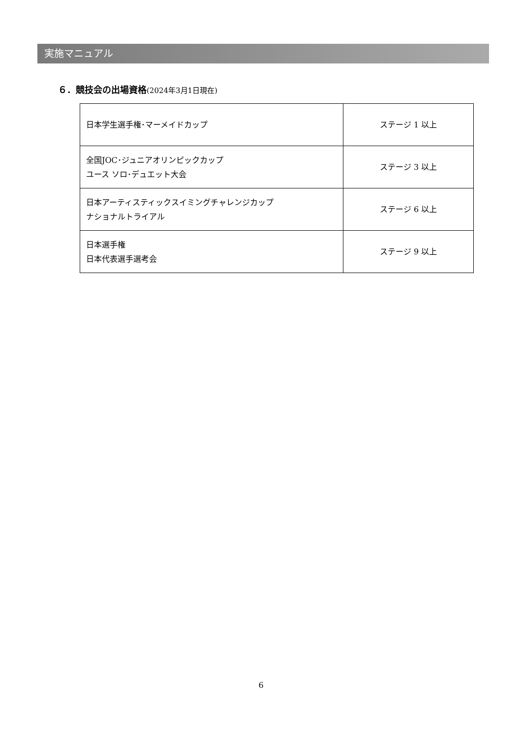実施マニュアル
６．競技会の出場資格(2024年3月1日現在)
| 日本学生選手権･マーメイドカップ | ステージ 1 以上 |
| 全国JOC･ジュニアオリンピックカップ ユース ソロ･デュエット大会 | ステージ 3 以上 |
| 日本アーティスティックスイミングチャレンジカップ ナショナルトライアル | ステージ 6 以上 |
| 日本選手権 日本代表選手選考会 | ステージ 9 以上 |
6